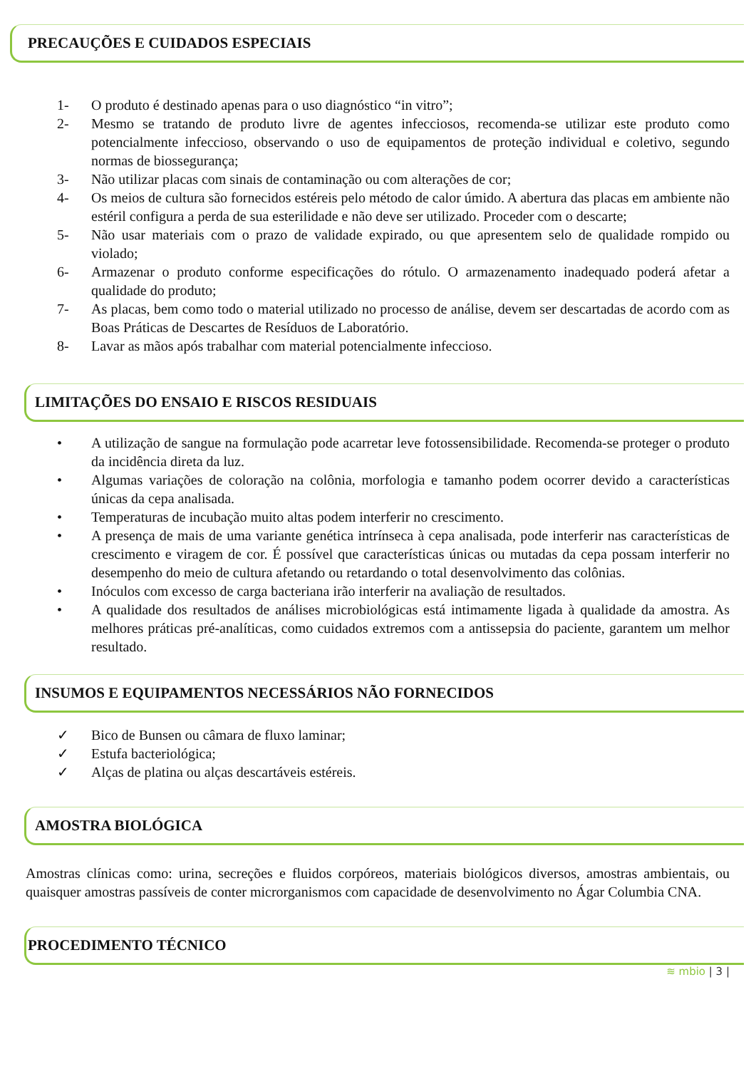PRECAUÇÕES E CUIDADOS ESPECIAIS
1- O produto é destinado apenas para o uso diagnóstico “in vitro”;
2- Mesmo se tratando de produto livre de agentes infecciosos, recomenda-se utilizar este produto como potencialmente infeccioso, observando o uso de equipamentos de proteção individual e coletivo, segundo normas de biossegurança;
3- Não utilizar placas com sinais de contaminação ou com alterações de cor;
4- Os meios de cultura são fornecidos estéreis pelo método de calor úmido. A abertura das placas em ambiente não estéril configura a perda de sua esterilidade e não deve ser utilizado. Proceder com o descarte;
5- Não usar materiais com o prazo de validade expirado, ou que apresentem selo de qualidade rompido ou violado;
6- Armazenar o produto conforme especificações do rótulo. O armazenamento inadequado poderá afetar a qualidade do produto;
7- As placas, bem como todo o material utilizado no processo de análise, devem ser descartadas de acordo com as Boas Práticas de Descartes de Resíduos de Laboratório.
8- Lavar as mãos após trabalhar com material potencialmente infeccioso.
LIMITAÇÕES DO ENSAIO E RISCOS RESIDUAIS
• A utilização de sangue na formulação pode acarretar leve fotossensibilidade. Recomenda-se proteger o produto da incidência direta da luz.
• Algumas variações de coloração na colônia, morfologia e tamanho podem ocorrer devido a características únicas da cepa analisada.
• Temperaturas de incubação muito altas podem interferir no crescimento.
• A presença de mais de uma variante genética intrínseca à cepa analisada, pode interferir nas características de crescimento e viragem de cor. É possível que características únicas ou mutadas da cepa possam interferir no desempenho do meio de cultura afetando ou retardando o total desenvolvimento das colônias.
• Inóculos com excesso de carga bacteriana irão interferir na avaliação de resultados.
• A qualidade dos resultados de análises microbiológicas está intimamente ligada à qualidade da amostra. As melhores práticas pré-analíticas, como cuidados extremos com a antissepsia do paciente, garantem um melhor resultado.
INSUMOS E EQUIPAMENTOS NECESSÁRIOS NÃO FORNECIDOS
✓ Bico de Bunsen ou câmara de fluxo laminar;
✓ Estufa bacteriológica;
✓ Alças de platina ou alças descartáveis estéreis.
AMOSTRA BIOLÓGICA
Amostras clínicas como: urina, secreções e fluidos corpóreos, materiais biológicos diversos, amostras ambientais, ou quaisquer amostras passíveis de conter microrganismos com capacidade de desenvolvimento no Ágar Columbia CNA.
PROCEDIMENTO TÉCNICO
≋ mbio | 3 |